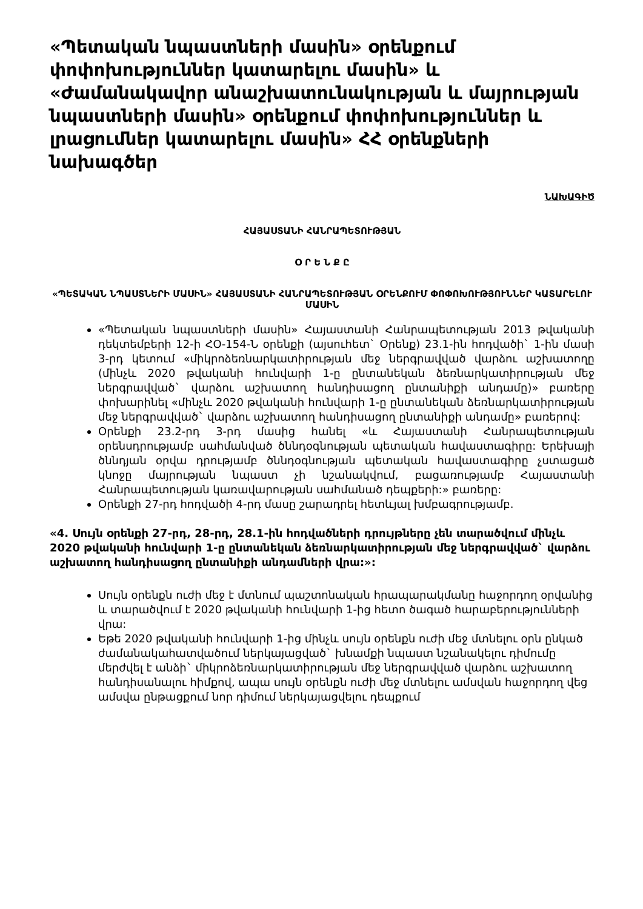«Պետական նպաստների մասին» օրենքում փոփոխություններ կատարելու մասին» և «Ժամանակավոր անաշխատունակության և մայրության նպաստների մասին» օրենքում փոփոխություններ և լրացումներ կատարելու մասին» ՀՀ օրենքների նախագծեր
ՆԱԽԱԳԻԾ
ՀԱՅԱՍՏԱՆԻ ՀԱՆՐԱՊԵՏՈՒԹՅԱՆ
Օ Ր Ե Ն Ք Ը
«ՊԵՏԱԿԱՆ ՆՊԱՍՏՆԵՐԻ ՄԱՍԻՆ» ՀԱՅԱՍՏԱՆԻ ՀԱՆՐԱՊԵՏՈՒԹՅԱՆ ՕՐԵՆՔՈՒՄ ՓՈՓՈԽՈՒԹՅՈՒՆՆԵՐ ԿԱՏԱՐԵԼՈՒ ՄԱՍԻՆ
«Պետական նպաստների մասին» Հայաստանի Հանրապետության 2013 թվականի դեկտեմբերի 12-ի ՀՕ-154-Ն օրենքի (այսուհետ` Օրենք) 23.1-ին հոդվածի` 1-ին մասի 3-րդ կետում «միկրոձեռնարկատիրության մեջ ներգրավված վարձու աշխատողը (մինչև 2020 թվականի հունվարի 1-ը ընտանեկան ձեռնարկատիրության մեջ ներգրավված` վարձու աշխատող հանդիսացող ընտանիքի անդամը)» բառերը փոխարինել «մինչև 2020 թվականի հունվարի 1-ը ընտանեկան ձեռնարկատիրության մեջ ներգրավված` վարձու աշխատող հանդիսացող ընտանիքի անդամը» բառերով:
Օրենքի 23.2-րդ 3-րդ մասից հանել «և Հայաստանի Հանրապետության օրենսդրությամբ սահմանված ծննդօգնության պետական հավաստագիրը: Երեխայի ծննդյան օրվա դրությամբ ծննդօգնության պետական հավաստագիրը չստացած կնոջը մայրության նպաստ չի նշանակվում, բացառությամբ Հայաստանի Հանրապետության կառավարության սահմանած դեպքերի:» բառերը:
Օրենքի 27-րդ հոդվածի 4-րդ մասը շարադրել հետևյալ խմբագրությամբ.
«4. Սույն օրենքի 27-րդ, 28-րդ, 28.1-ին հոդվածների դրույթները չեն տարածվում մինչև 2020 թվականի հունվարի 1-ը ընտանեկան ձեռնարկատիրության մեջ ներգրավված` վարձու աշխատող հանդիսացող ընտանիքի անդամների վրա:»:
Սույն օրենքն ուժի մեջ է մտնում պաշտոնական հրապարակմանը հաջորդող օրվանից և տարածվում է 2020 թվականի հունվարի 1-ից հետո ծագած հարաբերությունների վրա:
Եթե 2020 թվականի հունվարի 1-ից մինչև սույն օրենքն ուժի մեջ մտնելու օրն ընկած ժամանակահատվածում ներկայացված` խնամքի նպաստ նշանակելու դիմումը մերժվել է անձի` միկրոձեռնարկատիրության մեջ ներգրավված վարձու աշխատող հանդիսանալու հիմքով, ապա սույն օրենքն ուժի մեջ մտնելու ամսվան հաջորդող վեց ամսվա ընթացքում նոր դիմում ներկայացվելու դեպքում